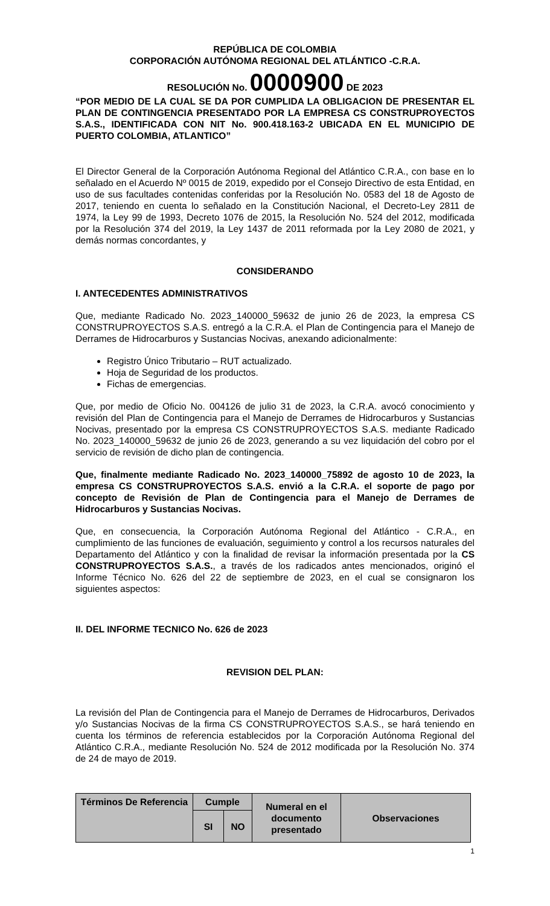REPÚBLICA DE COLOMBIA
CORPORACIÓN AUTÓNOMA REGIONAL DEL ATLÁNTICO -C.R.A.
RESOLUCIÓN No. 0000900 DE 2023
“POR MEDIO DE LA CUAL SE DA POR CUMPLIDA LA OBLIGACION DE PRESENTAR EL PLAN DE CONTINGENCIA PRESENTADO POR LA EMPRESA CS CONSTRUPROYECTOS S.A.S., IDENTIFICADA CON NIT No. 900.418.163-2 UBICADA EN EL MUNICIPIO DE PUERTO COLOMBIA, ATLANTICO”
El Director General de la Corporación Autónoma Regional del Atlántico C.R.A., con base en lo señalado en el Acuerdo Nº 0015 de 2019, expedido por el Consejo Directivo de esta Entidad, en uso de sus facultades contenidas conferidas por la Resolución No. 0583 del 18 de Agosto de 2017, teniendo en cuenta lo señalado en la Constitución Nacional, el Decreto-Ley 2811 de 1974, la Ley 99 de 1993, Decreto 1076 de 2015, la Resolución No. 524 del 2012, modificada por la Resolución 374 del 2019, la Ley 1437 de 2011 reformada por la Ley 2080 de 2021, y demás normas concordantes, y
CONSIDERANDO
I. ANTECEDENTES ADMINISTRATIVOS
Que, mediante Radicado No. 2023_140000_59632 de junio 26 de 2023, la empresa CS CONSTRUPROYECTOS S.A.S. entregó a la C.R.A. el Plan de Contingencia para el Manejo de Derrames de Hidrocarburos y Sustancias Nocivas, anexando adicionalmente:
Registro Único Tributario – RUT actualizado.
Hoja de Seguridad de los productos.
Fichas de emergencias.
Que, por medio de Oficio No. 004126 de julio 31 de 2023, la C.R.A. avocó conocimiento y revisión del Plan de Contingencia para el Manejo de Derrames de Hidrocarburos y Sustancias Nocivas, presentado por la empresa CS CONSTRUPROYECTOS S.A.S. mediante Radicado No. 2023_140000_59632 de junio 26 de 2023, generando a su vez liquidación del cobro por el servicio de revisión de dicho plan de contingencia.
Que, finalmente mediante Radicado No. 2023_140000_75892 de agosto 10 de 2023, la empresa CS CONSTRUPROYECTOS S.A.S. envió a la C.R.A. el soporte de pago por concepto de Revisión de Plan de Contingencia para el Manejo de Derrames de Hidrocarburos y Sustancias Nocivas.
Que, en consecuencia, la Corporación Autónoma Regional del Atlántico - C.R.A., en cumplimiento de las funciones de evaluación, seguimiento y control a los recursos naturales del Departamento del Atlántico y con la finalidad de revisar la información presentada por la CS CONSTRUPROYECTOS S.A.S., a través de los radicados antes mencionados, originó el Informe Técnico No. 626 del 22 de septiembre de 2023, en el cual se consignaron los siguientes aspectos:
II. DEL INFORME TECNICO No. 626 de 2023
REVISION DEL PLAN:
La revisión del Plan de Contingencia para el Manejo de Derrames de Hidrocarburos, Derivados y/o Sustancias Nocivas de la firma CS CONSTRUPROYECTOS S.A.S., se hará teniendo en cuenta los términos de referencia establecidos por la Corporación Autónoma Regional del Atlántico C.R.A., mediante Resolución No. 524 de 2012 modificada por la Resolución No. 374 de 24 de mayo de 2019.
| Términos De Referencia | Cumple | | Numeral en el documento presentado | Observaciones |
| --- | --- | --- | --- | --- |
| | SI | NO | | |
1